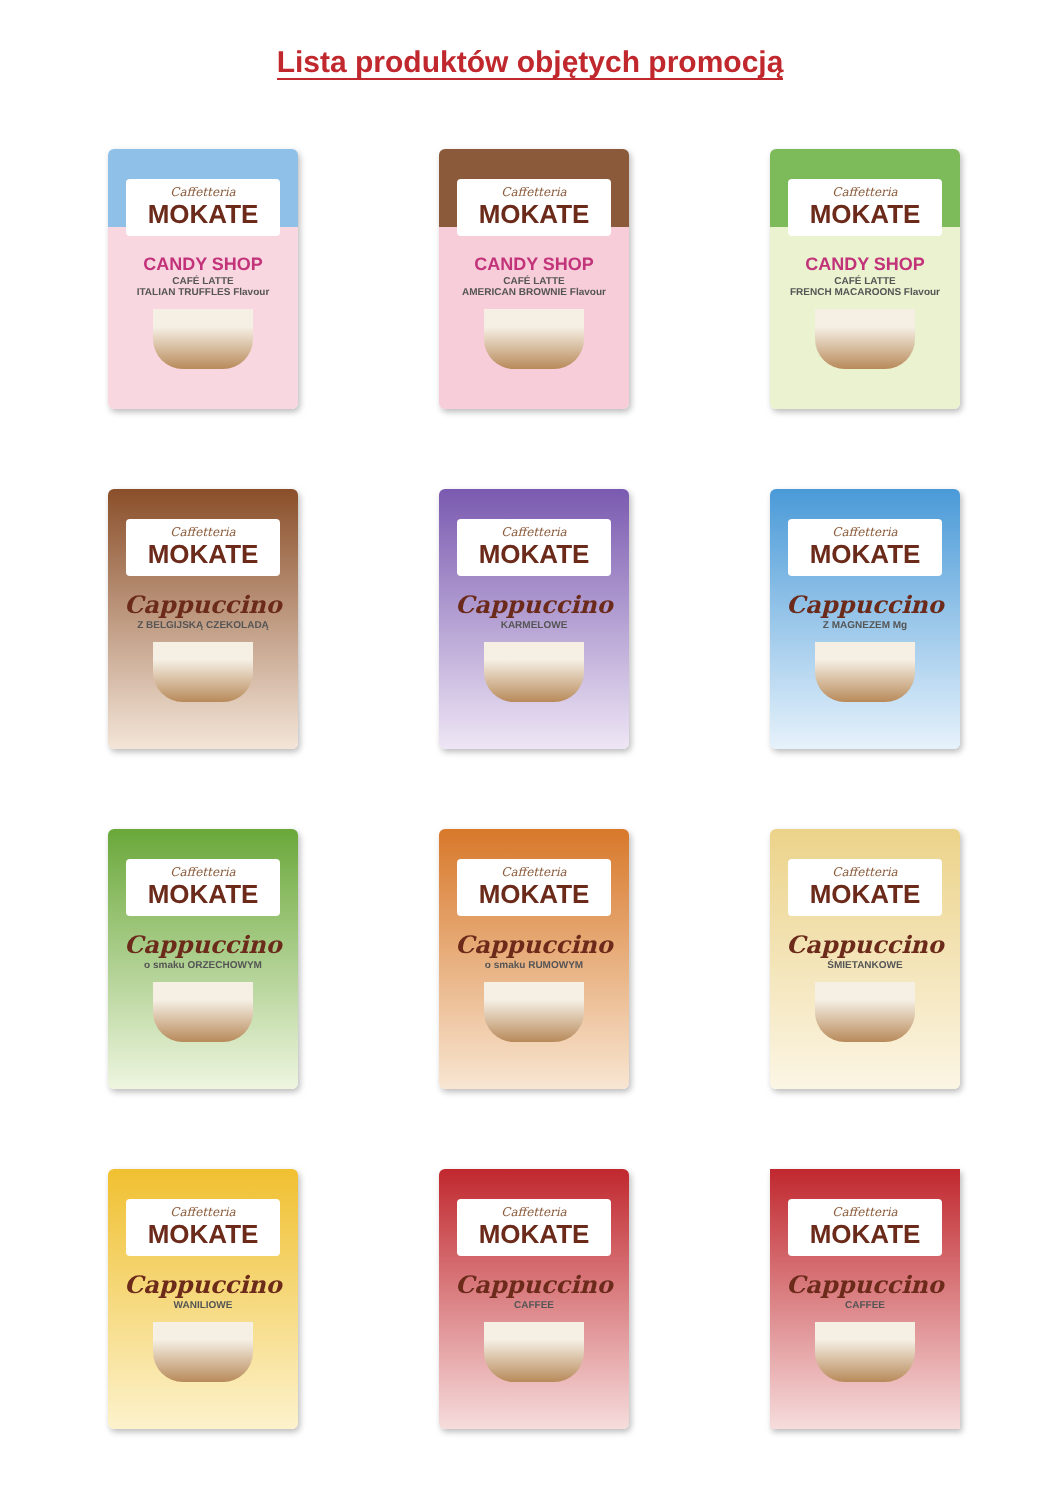Lista produktów objętych promocją
Caffetteria
MOKATE
CANDY SHOP
CAFÉ LATTE
ITALIAN TRUFFLES Flavour
Caffetteria
MOKATE
CANDY SHOP
CAFÉ LATTE
AMERICAN BROWNIE Flavour
Caffetteria
MOKATE
CANDY SHOP
CAFÉ LATTE
FRENCH MACAROONS Flavour
Caffetteria
MOKATE
Cappuccino
Z BELGIJSKĄ CZEKOLADĄ
Caffetteria
MOKATE
Cappuccino
KARMELOWE
Caffetteria
MOKATE
Cappuccino
Z MAGNEZEM Mg
Caffetteria
MOKATE
Cappuccino
o smaku ORZECHOWYM
Caffetteria
MOKATE
Cappuccino
o smaku RUMOWYM
Caffetteria
MOKATE
Cappuccino
ŚMIETANKOWE
Caffetteria
MOKATE
Cappuccino
WANILIOWE
Caffetteria
MOKATE
Cappuccino
CAFFEE
Caffetteria
MOKATE
Cappuccino
CAFFEE